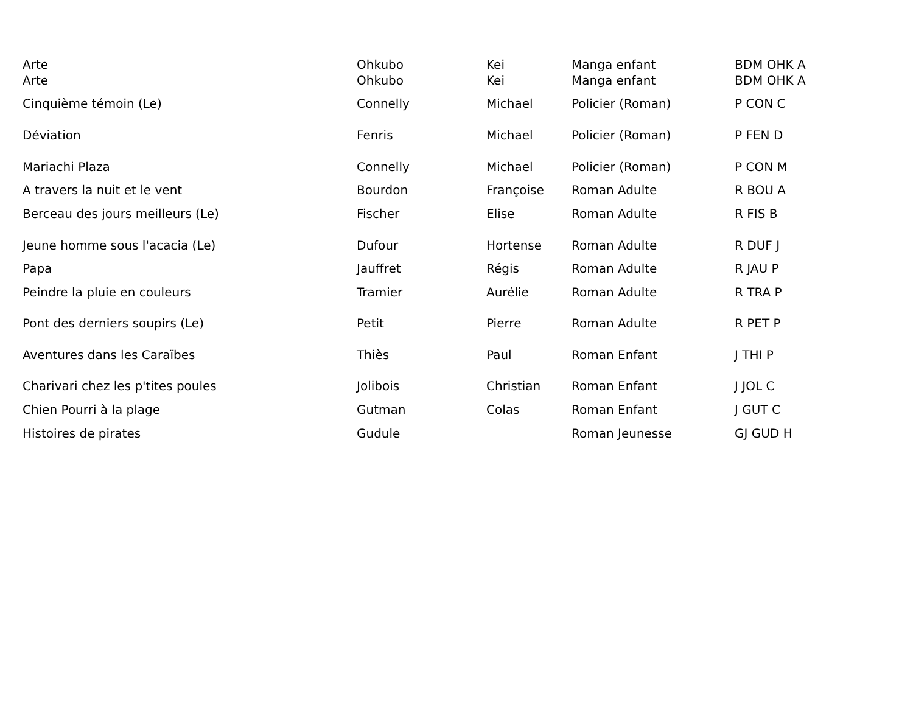| Arte | Ohkubo | Kei | Manga enfant | BDM OHK A |
| Arte | Ohkubo | Kei | Manga enfant | BDM OHK A |
| Cinquième témoin (Le) | Connelly | Michael | Policier (Roman) | P CON C |
| Déviation | Fenris | Michael | Policier (Roman) | P FEN D |
| Mariachi Plaza | Connelly | Michael | Policier (Roman) | P CON M |
| A travers la nuit et le vent | Bourdon | Françoise | Roman Adulte | R BOU A |
| Berceau des jours meilleurs (Le) | Fischer | Elise | Roman Adulte | R FIS B |
| Jeune homme sous l'acacia (Le) | Dufour | Hortense | Roman Adulte | R DUF J |
| Papa | Jauffret | Régis | Roman Adulte | R JAU P |
| Peindre la pluie en couleurs | Tramier | Aurélie | Roman Adulte | R TRA P |
| Pont des derniers soupirs (Le) | Petit | Pierre | Roman Adulte | R PET P |
| Aventures dans les Caraïbes | Thiès | Paul | Roman Enfant | J THI P |
| Charivari chez les p'tites poules | Jolibois | Christian | Roman Enfant | J JOL C |
| Chien Pourri à la plage | Gutman | Colas | Roman Enfant | J GUT C |
| Histoires de pirates | Gudule | | Roman Jeunesse | GJ GUD H |